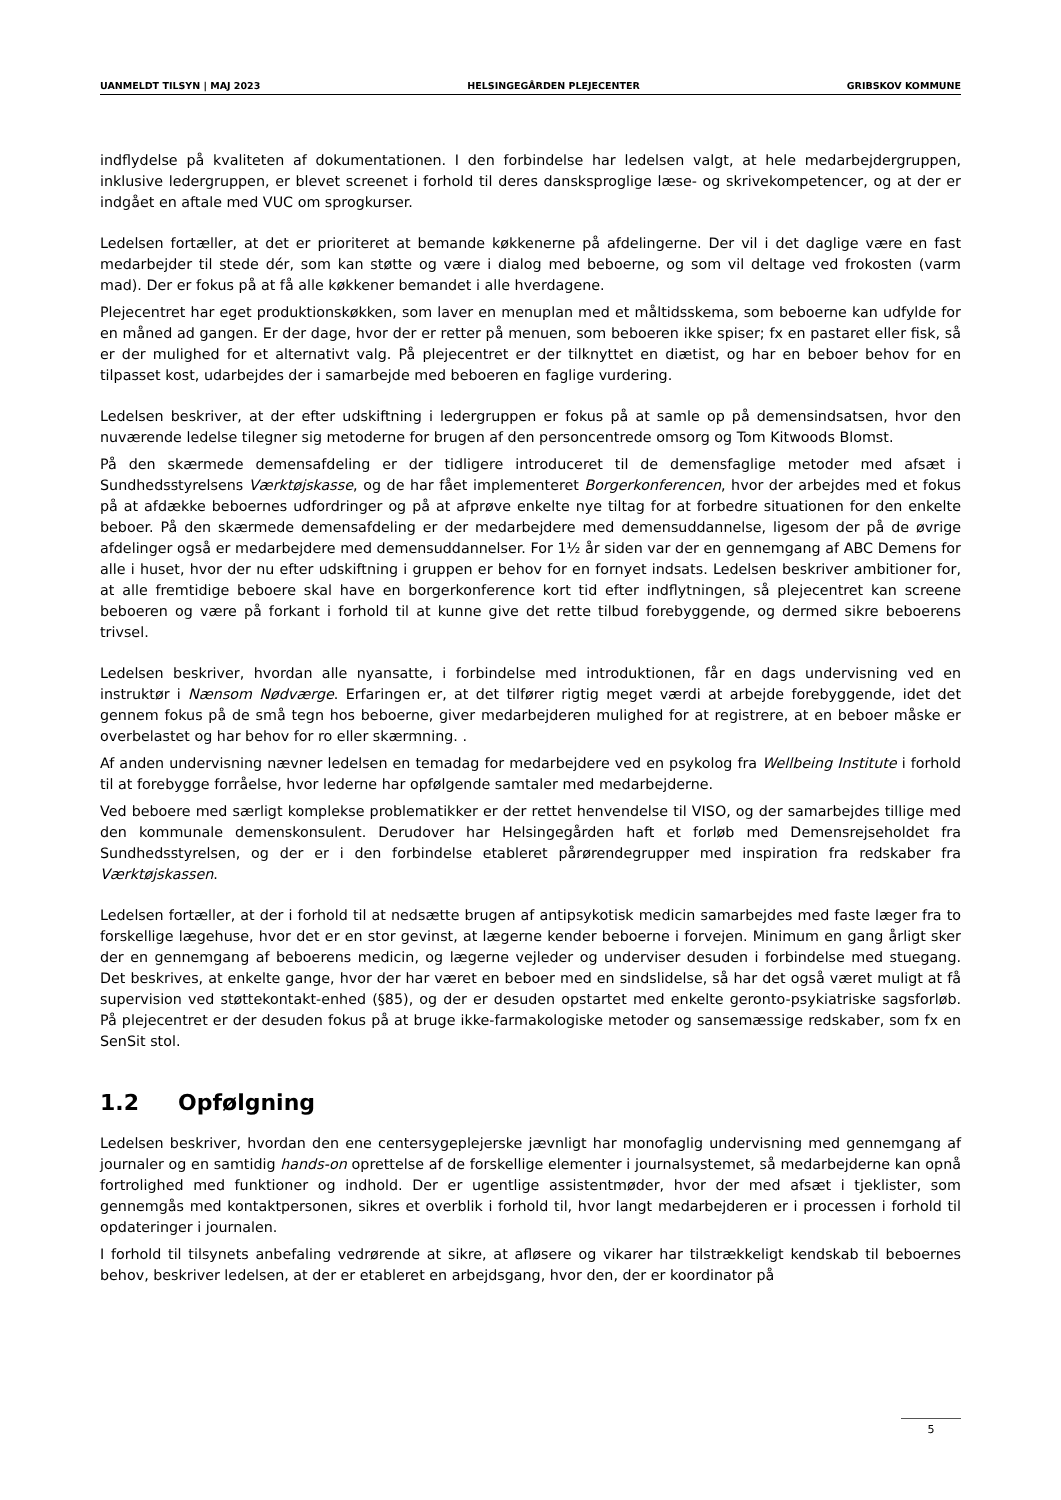UANMELDT TILSYN | MAJ 2023 HELSINGEGÅRDEN PLEJECENTER GRIBSKOV KOMMUNE
indflydelse på kvaliteten af dokumentationen. I den forbindelse har ledelsen valgt, at hele medarbejdergruppen, inklusive ledergruppen, er blevet screenet i forhold til deres dansksproglige læse- og skrivekompetencer, og at der er indgået en aftale med VUC om sprogkurser.
Ledelsen fortæller, at det er prioriteret at bemande køkkenerne på afdelingerne. Der vil i det daglige være en fast medarbejder til stede dér, som kan støtte og være i dialog med beboerne, og som vil deltage ved frokosten (varm mad). Der er fokus på at få alle køkkener bemandet i alle hverdagene.
Plejecentret har eget produktionskøkken, som laver en menuplan med et måltidsskema, som beboerne kan udfylde for en måned ad gangen. Er der dage, hvor der er retter på menuen, som beboeren ikke spiser; fx en pastaret eller fisk, så er der mulighed for et alternativt valg. På plejecentret er der tilknyttet en diætist, og har en beboer behov for en tilpasset kost, udarbejdes der i samarbejde med beboeren en faglige vurdering.
Ledelsen beskriver, at der efter udskiftning i ledergruppen er fokus på at samle op på demensindsatsen, hvor den nuværende ledelse tilegner sig metoderne for brugen af den personcentrede omsorg og Tom Kitwoods Blomst.
På den skærmede demensafdeling er der tidligere introduceret til de demensfaglige metoder med afsæt i Sundhedsstyrelsens Værktøjskasse, og de har fået implementeret Borgerkonferencen, hvor der arbejdes med et fokus på at afdække beboernes udfordringer og på at afprøve enkelte nye tiltag for at forbedre situationen for den enkelte beboer. På den skærmede demensafdeling er der medarbejdere med demensuddannelse, ligesom der på de øvrige afdelinger også er medarbejdere med demensuddannelser. For 1½ år siden var der en gennemgang af ABC Demens for alle i huset, hvor der nu efter udskiftning i gruppen er behov for en fornyet indsats. Ledelsen beskriver ambitioner for, at alle fremtidige beboere skal have en borgerkonference kort tid efter indflytningen, så plejecentret kan screene beboeren og være på forkant i forhold til at kunne give det rette tilbud forebyggende, og dermed sikre beboerens trivsel.
Ledelsen beskriver, hvordan alle nyansatte, i forbindelse med introduktionen, får en dags undervisning ved en instruktør i Nænsom Nødværge. Erfaringen er, at det tilfører rigtig meget værdi at arbejde forebyggende, idet det gennem fokus på de små tegn hos beboerne, giver medarbejderen mulighed for at registrere, at en beboer måske er overbelastet og har behov for ro eller skærmning. .
Af anden undervisning nævner ledelsen en temadag for medarbejdere ved en psykolog fra Wellbeing Institute i forhold til at forebygge forråelse, hvor lederne har opfølgende samtaler med medarbejderne.
Ved beboere med særligt komplekse problematikker er der rettet henvendelse til VISO, og der samarbejdes tillige med den kommunale demenskonsulent. Derudover har Helsingegården haft et forløb med Demensrejseholdet fra Sundhedsstyrelsen, og der er i den forbindelse etableret pårørendegrupper med inspiration fra redskaber fra Værktøjskassen.
Ledelsen fortæller, at der i forhold til at nedsætte brugen af antipsykotisk medicin samarbejdes med faste læger fra to forskellige lægehuse, hvor det er en stor gevinst, at lægerne kender beboerne i forvejen. Minimum en gang årligt sker der en gennemgang af beboerens medicin, og lægerne vejleder og underviser desuden i forbindelse med stuegang. Det beskrives, at enkelte gange, hvor der har været en beboer med en sindslidelse, så har det også været muligt at få supervision ved støttekontakt-enhed (§85), og der er desuden opstartet med enkelte geronto-psykiatriske sagsforløb. På plejecentret er der desuden fokus på at bruge ikke-farmakologiske metoder og sansemæssige redskaber, som fx en SenSit stol.
1.2 Opfølgning
Ledelsen beskriver, hvordan den ene centersygeplejerske jævnligt har monofaglig undervisning med gennemgang af journaler og en samtidig hands-on oprettelse af de forskellige elementer i journalsystemet, så medarbejderne kan opnå fortrolighed med funktioner og indhold. Der er ugentlige assistentmøder, hvor der med afsæt i tjeklister, som gennemgås med kontaktpersonen, sikres et overblik i forhold til, hvor langt medarbejderen er i processen i forhold til opdateringer i journalen.
I forhold til tilsynets anbefaling vedrørende at sikre, at afløsere og vikarer har tilstrækkeligt kendskab til beboernes behov, beskriver ledelsen, at der er etableret en arbejdsgang, hvor den, der er koordinator på
5